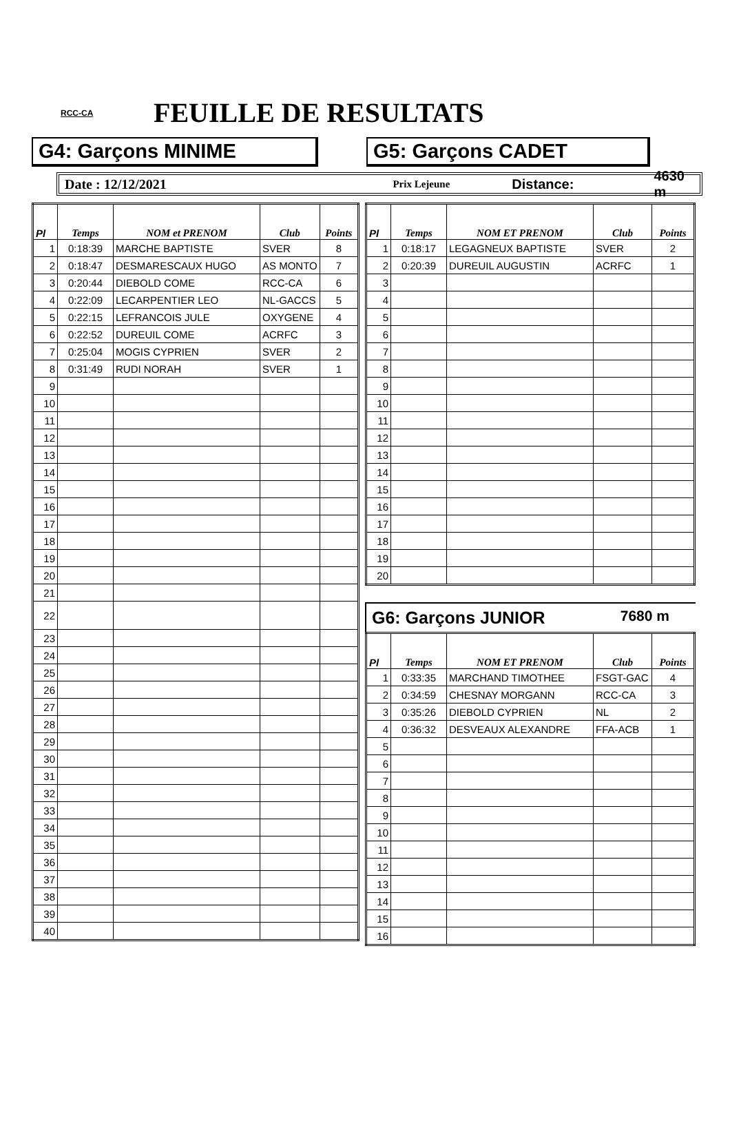RCC-CA
FEUILLE DE RESULTATS
G4: Garçons MINIME G5: Garçons CADET
Date : 12/12/2021 Prix Lejeune Distance: 4630 m
| Pl | Temps | NOM et PRENOM | Club | Points |
| --- | --- | --- | --- | --- |
| 1 | 0:18:39 | MARCHE BAPTISTE | SVER | 8 |
| 2 | 0:18:47 | DESMARESCAUX HUGO | AS MONTO | 7 |
| 3 | 0:20:44 | DIEBOLD COME | RCC-CA | 6 |
| 4 | 0:22:09 | LECARPENTIER LEO | NL-GACCS | 5 |
| 5 | 0:22:15 | LEFRANCOIS JULE | OXYGENE | 4 |
| 6 | 0:22:52 | DUREUIL COME | ACRFC | 3 |
| 7 | 0:25:04 | MOGIS CYPRIEN | SVER | 2 |
| 8 | 0:31:49 | RUDI NORAH | SVER | 1 |
| 9 | | | | |
| 10 | | | | |
| 11 | | | | |
| 12 | | | | |
| 13 | | | | |
| 14 | | | | |
| 15 | | | | |
| 16 | | | | |
| 17 | | | | |
| 18 | | | | |
| 19 | | | | |
| 20 | | | | |
| 21 | | | | |
| 22 | | | | |
| 23 | | | | |
| 24 | | | | |
| 25 | | | | |
| 26 | | | | |
| 27 | | | | |
| 28 | | | | |
| 29 | | | | |
| 30 | | | | |
| 31 | | | | |
| 32 | | | | |
| 33 | | | | |
| 34 | | | | |
| 35 | | | | |
| 36 | | | | |
| 37 | | | | |
| 38 | | | | |
| 39 | | | | |
| 40 | | | | |
| Pl | Temps | NOM ET PRENOM | Club | Points |
| --- | --- | --- | --- | --- |
| 1 | 0:18:17 | LEGAGNEUX BAPTISTE | SVER | 2 |
| 2 | 0:20:39 | DUREUIL AUGUSTIN | ACRFC | 1 |
| 3 | | | | |
| 4 | | | | |
| 5 | | | | |
| 6 | | | | |
| 7 | | | | |
| 8 | | | | |
| 9 | | | | |
| 10 | | | | |
| 11 | | | | |
| 12 | | | | |
| 13 | | | | |
| 14 | | | | |
| 15 | | | | |
| 16 | | | | |
| 17 | | | | |
| 18 | | | | |
| 19 | | | | |
| 20 | | | | |
G6: Garçons JUNIOR 7680 m
| Pl | Temps | NOM ET PRENOM | Club | Points |
| --- | --- | --- | --- | --- |
| 1 | 0:33:35 | MARCHAND TIMOTHEE | FSGT-GAC | 4 |
| 2 | 0:34:59 | CHESNAY MORGANN | RCC-CA | 3 |
| 3 | 0:35:26 | DIEBOLD CYPRIEN | NL | 2 |
| 4 | 0:36:32 | DESVEAUX ALEXANDRE | FFA-ACB | 1 |
| 5 | | | | |
| 6 | | | | |
| 7 | | | | |
| 8 | | | | |
| 9 | | | | |
| 10 | | | | |
| 11 | | | | |
| 12 | | | | |
| 13 | | | | |
| 14 | | | | |
| 15 | | | | |
| 16 | | | | |